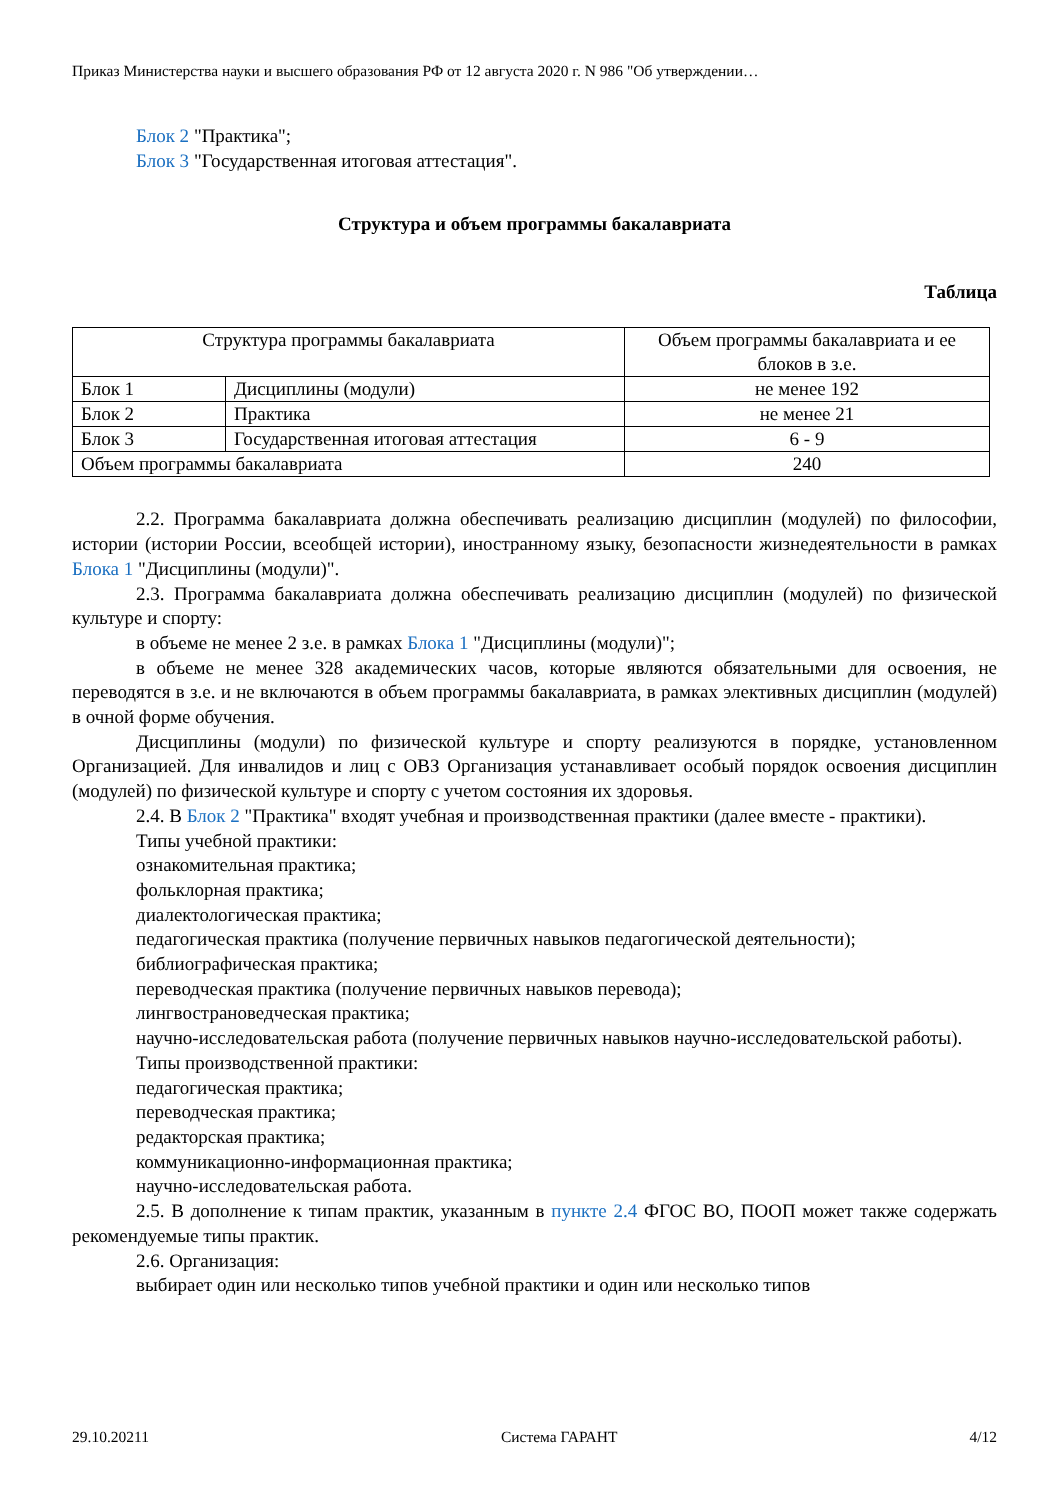Приказ Министерства науки и высшего образования РФ от 12 августа 2020 г. N 986 "Об утверждении…
Блок 2 "Практика";
Блок 3 "Государственная итоговая аттестация".
Структура и объем программы бакалавриата
Таблица
| Структура программы бакалавриата | | Объем программы бакалавриата и ее блоков в з.е. |
| --- | --- | --- |
| Блок 1 | Дисциплины (модули) | не менее 192 |
| Блок 2 | Практика | не менее 21 |
| Блок 3 | Государственная итоговая аттестация | 6 - 9 |
| Объем программы бакалавриата | | 240 |
2.2. Программа бакалавриата должна обеспечивать реализацию дисциплин (модулей) по философии, истории (истории России, всеобщей истории), иностранному языку, безопасности жизнедеятельности в рамках Блока 1 "Дисциплины (модули)".
2.3. Программа бакалавриата должна обеспечивать реализацию дисциплин (модулей) по физической культуре и спорту:
в объеме не менее 2 з.е. в рамках Блока 1 "Дисциплины (модули)";
в объеме не менее 328 академических часов, которые являются обязательными для освоения, не переводятся в з.е. и не включаются в объем программы бакалавриата, в рамках элективных дисциплин (модулей) в очной форме обучения.
Дисциплины (модули) по физической культуре и спорту реализуются в порядке, установленном Организацией. Для инвалидов и лиц с ОВЗ Организация устанавливает особый порядок освоения дисциплин (модулей) по физической культуре и спорту с учетом состояния их здоровья.
2.4. В Блок 2 "Практика" входят учебная и производственная практики (далее вместе - практики).
Типы учебной практики:
ознакомительная практика;
фольклорная практика;
диалектологическая практика;
педагогическая практика (получение первичных навыков педагогической деятельности);
библиографическая практика;
переводческая практика (получение первичных навыков перевода);
лингвострановедческая практика;
научно-исследовательская работа (получение первичных навыков научно-исследовательской работы).
Типы производственной практики:
педагогическая практика;
переводческая практика;
редакторская практика;
коммуникационно-информационная практика;
научно-исследовательская работа.
2.5. В дополнение к типам практик, указанным в пункте 2.4 ФГОС ВО, ПООП может также содержать рекомендуемые типы практик.
2.6. Организация:
выбирает один или несколько типов учебной практики и один или несколько типов
29.10.20211 Система ГАРАНТ 4/12